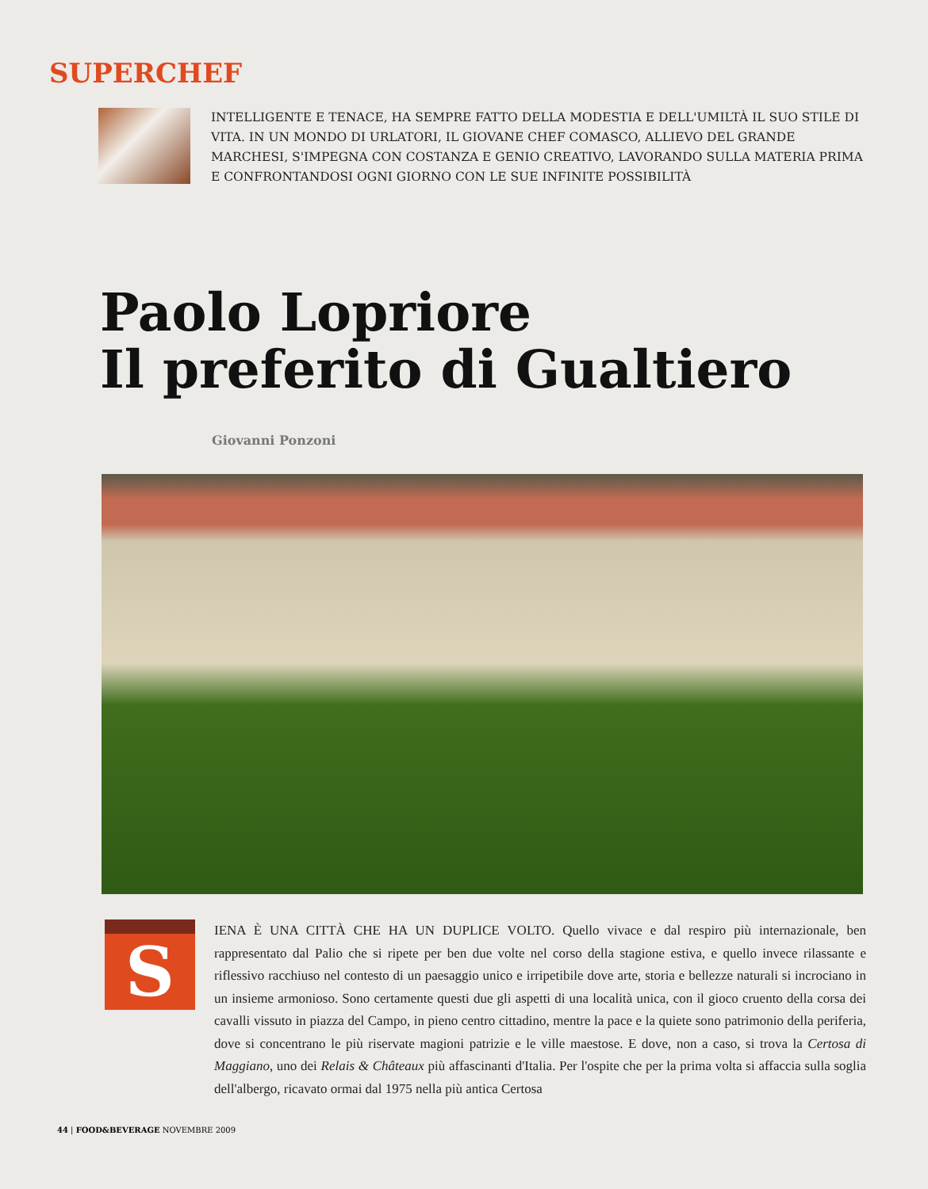SUPERCHEF
INTELLIGENTE E TENACE, HA SEMPRE FATTO DELLA MODESTIA E DELL'UMILTÀ IL SUO STILE DI VITA. IN UN MONDO DI URLATORI, IL GIOVANE CHEF COMASCO, ALLIEVO DEL GRANDE MARCHESI, S'IMPEGNA CON COSTANZA E GENIO CREATIVO, LAVORANDO SULLA MATERIA PRIMA E CONFRONTANDOSI OGNI GIORNO CON LE SUE INFINITE POSSIBILITÀ
Paolo Lopriore
Il preferito di Gualtiero
Giovanni Ponzoni
S
IENA È UNA CITTÀ CHE HA UN DUPLICE VOLTO. Quello vivace e dal respiro più internazionale, ben rappresentato dal Palio che si ripete per ben due volte nel corso della stagione estiva, e quello invece rilassante e riflessivo racchiuso nel contesto di un paesaggio unico e irripetibile dove arte, storia e bellezze naturali si incrociano in un insieme armonioso. Sono certamente questi due gli aspetti di una località unica, con il gioco cruento della corsa dei cavalli vissuto in piazza del Campo, in pieno centro cittadino, mentre la pace e la quiete sono patrimonio della periferia, dove si concentrano le più riservate magioni patrizie e le ville maestose. E dove, non a caso, si trova la Certosa di Maggiano, uno dei Relais & Châteaux più affascinanti d'Italia. Per l'ospite che per la prima volta si affaccia sulla soglia dell'albergo, ricavato ormai dal 1975 nella più antica Certosa
44 | FOOD&BEVERAGE NOVEMBRE 2009